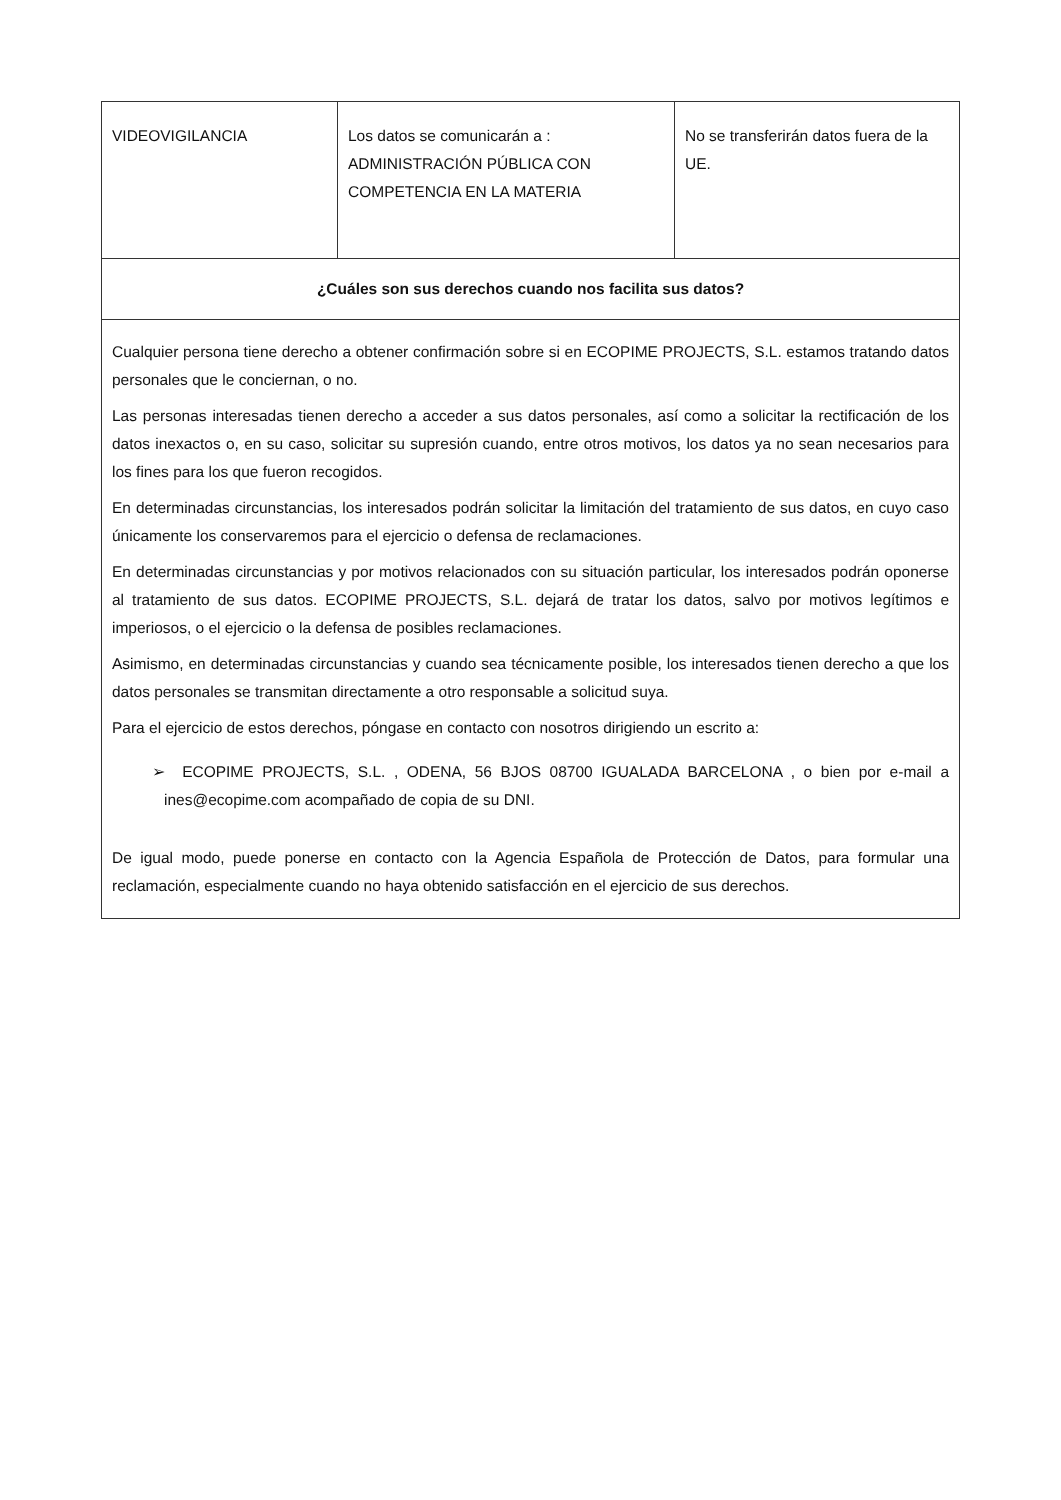| VIDEOVIGILANCIA | Los datos se comunicarán a : ADMINISTRACIÓN PÚBLICA CON COMPETENCIA EN LA MATERIA | No se transferirán datos fuera de la UE. |
| ¿Cuáles son sus derechos cuando nos facilita sus datos? | | |
| Cualquier persona tiene derecho a obtener confirmación sobre si en ECOPIME PROJECTS, S.L. estamos tratando datos personales que le conciernan, o no. Las personas interesadas tienen derecho a acceder a sus datos personales, así como a solicitar la rectificación de los datos inexactos o, en su caso, solicitar su supresión cuando, entre otros motivos, los datos ya no sean necesarios para los fines para los que fueron recogidos. En determinadas circunstancias, los interesados podrán solicitar la limitación del tratamiento de sus datos, en cuyo caso únicamente los conservaremos para el ejercicio o defensa de reclamaciones. En determinadas circunstancias y por motivos relacionados con su situación particular, los interesados podrán oponerse al tratamiento de sus datos. ECOPIME PROJECTS, S.L. dejará de tratar los datos, salvo por motivos legítimos e imperiosos, o el ejercicio o la defensa de posibles reclamaciones. Asimismo, en determinadas circunstancias y cuando sea técnicamente posible, los interesados tienen derecho a que los datos personales se transmitan directamente a otro responsable a solicitud suya. Para el ejercicio de estos derechos, póngase en contacto con nosotros dirigiendo un escrito a: ➢ ECOPIME PROJECTS, S.L. , ODENA, 56 BJOS 08700 IGUALADA BARCELONA , o bien por e-mail a ines@ecopime.com acompañado de copia de su DNI. De igual modo, puede ponerse en contacto con la Agencia Española de Protección de Datos, para formular una reclamación, especialmente cuando no haya obtenido satisfacción en el ejercicio de sus derechos. | | |